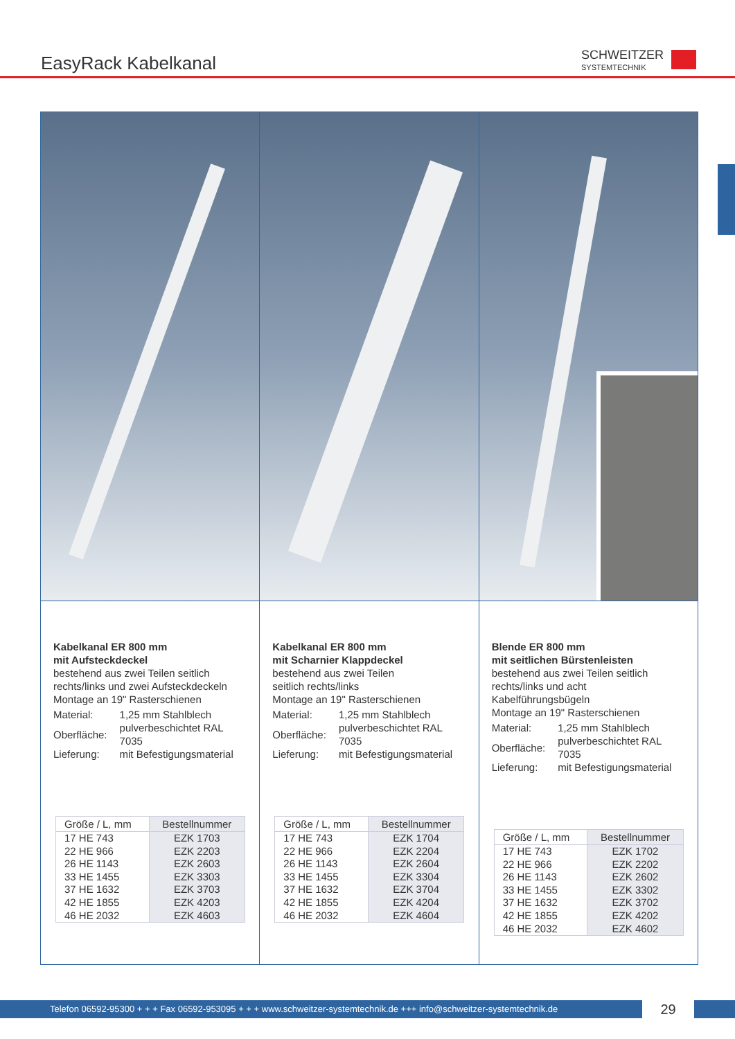EasyRack Kabelkanal SCHWEITZER
SYSTEMTECHNIK
Kabelkanal ER 800 mm
mit Aufsteckdeckel
bestehend aus zwei Teilen seitlich
rechts/links und zwei Aufsteckdeckeln
Montage an 19" Rasterschienen
| Material: | 1,25 mm Stahlblech |
| Oberfläche: | pulverbeschichtet RAL 7035 |
| Lieferung: | mit Befestigungsmaterial |
| Größe / L, mm | Bestellnummer |
| --- | --- |
| 17 HE 743 | EZK 1703 |
| 22 HE 966 | EZK 2203 |
| 26 HE 1143 | EZK 2603 |
| 33 HE 1455 | EZK 3303 |
| 37 HE 1632 | EZK 3703 |
| 42 HE 1855 | EZK 4203 |
| 46 HE 2032 | EZK 4603 |
Kabelkanal ER 800 mm
mit Scharnier Klappdeckel
bestehend aus zwei Teilen
seitlich rechts/links
Montage an 19" Rasterschienen
| Material: | 1,25 mm Stahlblech |
| Oberfläche: | pulverbeschichtet RAL 7035 |
| Lieferung: | mit Befestigungsmaterial |
| Größe / L, mm | Bestellnummer |
| --- | --- |
| 17 HE 743 | EZK 1704 |
| 22 HE 966 | EZK 2204 |
| 26 HE 1143 | EZK 2604 |
| 33 HE 1455 | EZK 3304 |
| 37 HE 1632 | EZK 3704 |
| 42 HE 1855 | EZK 4204 |
| 46 HE 2032 | EZK 4604 |
Blende ER 800 mm
mit seitlichen Bürstenleisten
bestehend aus zwei Teilen seitlich
rechts/links und acht Kabelführungsbügeln
Montage an 19" Rasterschienen
| Material: | 1,25 mm Stahlblech |
| Oberfläche: | pulverbeschichtet RAL 7035 |
| Lieferung: | mit Befestigungsmaterial |
| Größe / L, mm | Bestellnummer |
| --- | --- |
| 17 HE 743 | EZK 1702 |
| 22 HE 966 | EZK 2202 |
| 26 HE 1143 | EZK 2602 |
| 33 HE 1455 | EZK 3302 |
| 37 HE 1632 | EZK 3702 |
| 42 HE 1855 | EZK 4202 |
| 46 HE 2032 | EZK 4602 |
Telefon 06592-95300 + + + Fax 06592-953095 + + + www.schweitzer-systemtechnik.de +++ info@schweitzer-systemtechnik.de
29